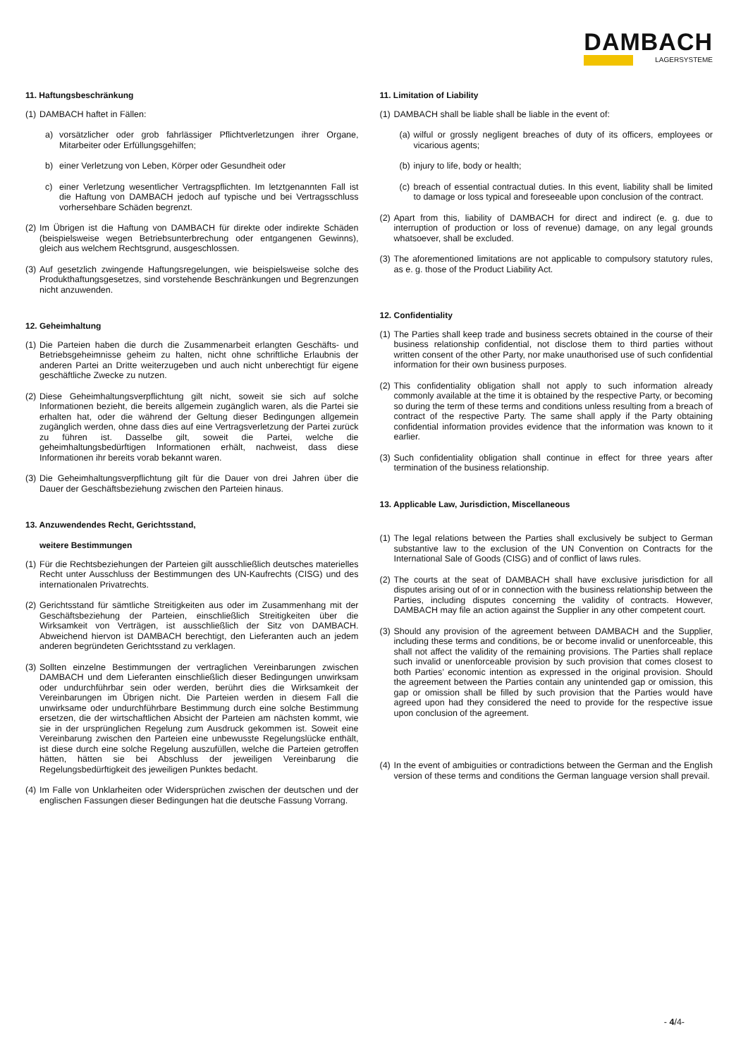DAMBACH
LAGERSYSTEME
11. Haftungsbeschränkung
(1) DAMBACH haftet in Fällen:
a) vorsätzlicher oder grob fahrlässiger Pflichtverletzungen ihrer Organe, Mitarbeiter oder Erfüllungsgehilfen;
b) einer Verletzung von Leben, Körper oder Gesundheit oder
c) einer Verletzung wesentlicher Vertragspflichten. Im letztgenannten Fall ist die Haftung von DAMBACH jedoch auf typische und bei Vertragsschluss vorhersehbare Schäden begrenzt.
(2) Im Übrigen ist die Haftung von DAMBACH für direkte oder indirekte Schäden (beispielsweise wegen Betriebsunterbrechung oder entgangenen Gewinns), gleich aus welchem Rechtsgrund, ausgeschlossen.
(3) Auf gesetzlich zwingende Haftungsregelungen, wie beispielsweise solche des Produkthaftungsgesetzes, sind vorstehende Beschränkungen und Begrenzungen nicht anzuwenden.
12. Geheimhaltung
(1) Die Parteien haben die durch die Zusammenarbeit erlangten Geschäfts- und Betriebsgeheimnisse geheim zu halten, nicht ohne schriftliche Erlaubnis der anderen Partei an Dritte weiterzugeben und auch nicht unberechtigt für eigene geschäftliche Zwecke zu nutzen.
(2) Diese Geheimhaltungsverpflichtung gilt nicht, soweit sie sich auf solche Informationen bezieht, die bereits allgemein zugänglich waren, als die Partei sie erhalten hat, oder die während der Geltung dieser Bedingungen allgemein zugänglich werden, ohne dass dies auf eine Vertragsverletzung der Partei zurück zu führen ist. Dasselbe gilt, soweit die Partei, welche die geheimhaltungsbedürftigen Informationen erhält, nachweist, dass diese Informationen ihr bereits vorab bekannt waren.
(3) Die Geheimhaltungsverpflichtung gilt für die Dauer von drei Jahren über die Dauer der Geschäftsbeziehung zwischen den Parteien hinaus.
13. Anzuwendendes Recht, Gerichtsstand,
weitere Bestimmungen
(1) Für die Rechtsbeziehungen der Parteien gilt ausschließlich deutsches materielles Recht unter Ausschluss der Bestimmungen des UN-Kaufrechts (CISG) und des internationalen Privatrechts.
(2) Gerichtsstand für sämtliche Streitigkeiten aus oder im Zusammenhang mit der Geschäftsbeziehung der Parteien, einschließlich Streitigkeiten über die Wirksamkeit von Verträgen, ist ausschließlich der Sitz von DAMBACH. Abweichend hiervon ist DAMBACH berechtigt, den Lieferanten auch an jedem anderen begründeten Gerichtsstand zu verklagen.
(3) Sollten einzelne Bestimmungen der vertraglichen Vereinbarungen zwischen DAMBACH und dem Lieferanten einschließlich dieser Bedingungen unwirksam oder undurchführbar sein oder werden, berührt dies die Wirksamkeit der Vereinbarungen im Übrigen nicht. Die Parteien werden in diesem Fall die unwirksame oder undurchführbare Bestimmung durch eine solche Bestimmung ersetzen, die der wirtschaftlichen Absicht der Parteien am nächsten kommt, wie sie in der ursprünglichen Regelung zum Ausdruck gekommen ist. Soweit eine Vereinbarung zwischen den Parteien eine unbewusste Regelungslücke enthält, ist diese durch eine solche Regelung auszufüllen, welche die Parteien getroffen hätten, hätten sie bei Abschluss der jeweiligen Vereinbarung die Regelungsbedürftigkeit des jeweiligen Punktes bedacht.
(4) Im Falle von Unklarheiten oder Widersprüchen zwischen der deutschen und der englischen Fassungen dieser Bedingungen hat die deutsche Fassung Vorrang.
11. Limitation of Liability
(1) DAMBACH shall be liable shall be liable in the event of:
(a) wilful or grossly negligent breaches of duty of its officers, employees or vicarious agents;
(b) injury to life, body or health;
(c) breach of essential contractual duties. In this event, liability shall be limited to damage or loss typical and foreseeable upon conclusion of the contract.
(2) Apart from this, liability of DAMBACH for direct and indirect (e. g. due to interruption of production or loss of revenue) damage, on any legal grounds whatsoever, shall be excluded.
(3) The aforementioned limitations are not applicable to compulsory statutory rules, as e. g. those of the Product Liability Act.
12. Confidentiality
(1) The Parties shall keep trade and business secrets obtained in the course of their business relationship confidential, not disclose them to third parties without written consent of the other Party, nor make unauthorised use of such confidential information for their own business purposes.
(2) This confidentiality obligation shall not apply to such information already commonly available at the time it is obtained by the respective Party, or becoming so during the term of these terms and conditions unless resulting from a breach of contract of the respective Party. The same shall apply if the Party obtaining confidential information provides evidence that the information was known to it earlier.
(3) Such confidentiality obligation shall continue in effect for three years after termination of the business relationship.
13. Applicable Law, Jurisdiction, Miscellaneous
(1) The legal relations between the Parties shall exclusively be subject to German substantive law to the exclusion of the UN Convention on Contracts for the International Sale of Goods (CISG) and of conflict of laws rules.
(2) The courts at the seat of DAMBACH shall have exclusive jurisdiction for all disputes arising out of or in connection with the business relationship between the Parties, including disputes concerning the validity of contracts. However, DAMBACH may file an action against the Supplier in any other competent court.
(3) Should any provision of the agreement between DAMBACH and the Supplier, including these terms and conditions, be or become invalid or unenforceable, this shall not affect the validity of the remaining provisions. The Parties shall replace such invalid or unenforceable provision by such provision that comes closest to both Parties’ economic intention as expressed in the original provision. Should the agreement between the Parties contain any unintended gap or omission, this gap or omission shall be filled by such provision that the Parties would have agreed upon had they considered the need to provide for the respective issue upon conclusion of the agreement.
(4) In the event of ambiguities or contradictions between the German and the English version of these terms and conditions the German language version shall prevail.
- 4/4-